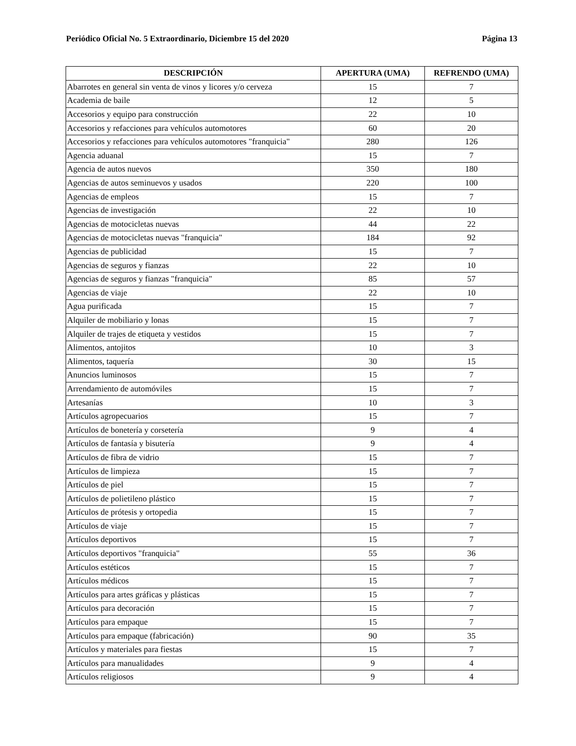Periódico Oficial No. 5 Extraordinario, Diciembre 15 del 2020 Página 13
| DESCRIPCIÓN | APERTURA (UMA) | REFRENDO (UMA) |
| --- | --- | --- |
| Abarrotes en general sin venta de vinos y licores y/o cerveza | 15 | 7 |
| Academia de baile | 12 | 5 |
| Accesorios y equipo para construcción | 22 | 10 |
| Accesorios y refacciones para vehículos automotores | 60 | 20 |
| Accesorios y refacciones para vehículos automotores "franquicia" | 280 | 126 |
| Agencia aduanal | 15 | 7 |
| Agencia de autos nuevos | 350 | 180 |
| Agencias de autos seminuevos y usados | 220 | 100 |
| Agencias de empleos | 15 | 7 |
| Agencias de investigación | 22 | 10 |
| Agencias de motocicletas nuevas | 44 | 22 |
| Agencias de motocicletas nuevas "franquicia" | 184 | 92 |
| Agencias de publicidad | 15 | 7 |
| Agencias de seguros y fianzas | 22 | 10 |
| Agencias de seguros y fianzas "franquicia" | 85 | 57 |
| Agencias de viaje | 22 | 10 |
| Agua purificada | 15 | 7 |
| Alquiler de mobiliario y lonas | 15 | 7 |
| Alquiler de trajes de etiqueta y vestidos | 15 | 7 |
| Alimentos, antojitos | 10 | 3 |
| Alimentos, taquería | 30 | 15 |
| Anuncios luminosos | 15 | 7 |
| Arrendamiento de automóviles | 15 | 7 |
| Artesanías | 10 | 3 |
| Artículos agropecuarios | 15 | 7 |
| Artículos de bonetería y corsetería | 9 | 4 |
| Artículos de fantasía y bisutería | 9 | 4 |
| Artículos de fibra de vidrio | 15 | 7 |
| Artículos de limpieza | 15 | 7 |
| Artículos de piel | 15 | 7 |
| Artículos de polietileno plástico | 15 | 7 |
| Artículos de prótesis y ortopedia | 15 | 7 |
| Artículos de viaje | 15 | 7 |
| Artículos deportivos | 15 | 7 |
| Artículos deportivos "franquicia" | 55 | 36 |
| Artículos estéticos | 15 | 7 |
| Artículos médicos | 15 | 7 |
| Artículos para artes gráficas y plásticas | 15 | 7 |
| Artículos para decoración | 15 | 7 |
| Artículos para empaque | 15 | 7 |
| Artículos para empaque (fabricación) | 90 | 35 |
| Artículos y materiales para fiestas | 15 | 7 |
| Artículos para manualidades | 9 | 4 |
| Artículos religiosos | 9 | 4 |